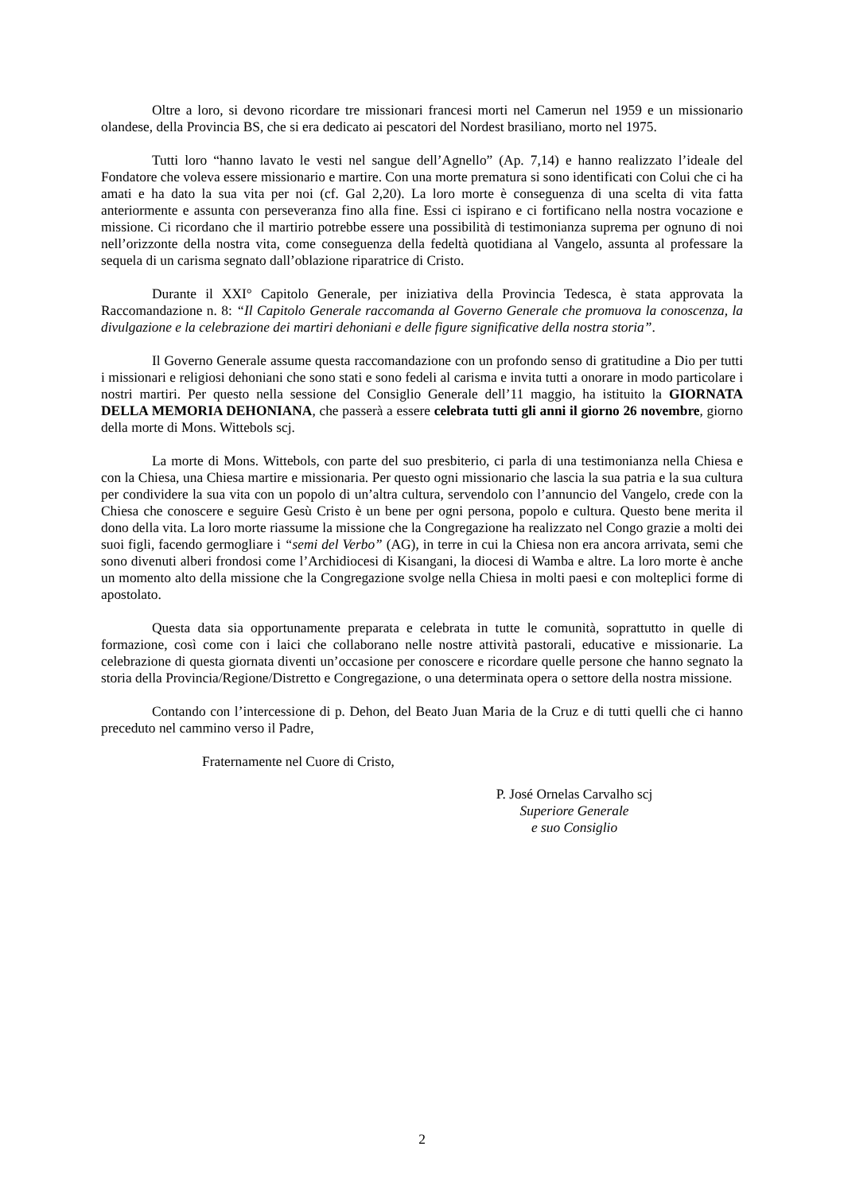Oltre a loro, si devono ricordare tre missionari francesi morti nel Camerun nel 1959 e un missionario olandese, della Provincia BS, che si era dedicato ai pescatori del Nordest brasiliano, morto nel 1975.
Tutti loro “hanno lavato le vesti nel sangue dell’Agnello” (Ap. 7,14) e hanno realizzato l’ideale del Fondatore che voleva essere missionario e martire. Con una morte prematura si sono identificati con Colui che ci ha amati e ha dato la sua vita per noi (cf. Gal 2,20). La loro morte è conseguenza di una scelta di vita fatta anteriormente e assunta con perseveranza fino alla fine. Essi ci ispirano e ci fortificano nella nostra vocazione e missione. Ci ricordano che il martirio potrebbe essere una possibilità di testimonianza suprema per ognuno di noi nell’orizzonte della nostra vita, come conseguenza della fedeltà quotidiana al Vangelo, assunta al professare la sequela di un carisma segnato dall’oblazione riparatrice di Cristo.
Durante il XXI° Capitolo Generale, per iniziativa della Provincia Tedesca, è stata approvata la Raccomandazione n. 8: “Il Capitolo Generale raccomanda al Governo Generale che promuova la conoscenza, la divulgazione e la celebrazione dei martiri dehoniani e delle figure significative della nostra storia”.
Il Governo Generale assume questa raccomandazione con un profondo senso di gratitudine a Dio per tutti i missionari e religiosi dehoniani che sono stati e sono fedeli al carisma e invita tutti a onorare in modo particolare i nostri martiri. Per questo nella sessione del Consiglio Generale dell’11 maggio, ha istituito la GIORNATA DELLA MEMORIA DEHONIANA, che passerà a essere celebrata tutti gli anni il giorno 26 novembre, giorno della morte di Mons. Wittebols scj.
La morte di Mons. Wittebols, con parte del suo presbiterio, ci parla di una testimonianza nella Chiesa e con la Chiesa, una Chiesa martire e missionaria. Per questo ogni missionario che lascia la sua patria e la sua cultura per condividere la sua vita con un popolo di un’altra cultura, servendolo con l’annuncio del Vangelo, crede con la Chiesa che conoscere e seguire Gesù Cristo è un bene per ogni persona, popolo e cultura. Questo bene merita il dono della vita. La loro morte riassume la missione che la Congregazione ha realizzato nel Congo grazie a molti dei suoi figli, facendo germogliare i “semi del Verbo” (AG), in terre in cui la Chiesa non era ancora arrivata, semi che sono divenuti alberi frondosi come l’Archidiocesi di Kisangani, la diocesi di Wamba e altre. La loro morte è anche un momento alto della missione che la Congregazione svolge nella Chiesa in molti paesi e con molteplici forme di apostolato.
Questa data sia opportunamente preparata e celebrata in tutte le comunità, soprattutto in quelle di formazione, così come con i laici che collaborano nelle nostre attività pastorali, educative e missionarie. La celebrazione di questa giornata diventi un’occasione per conoscere e ricordare quelle persone che hanno segnato la storia della Provincia/Regione/Distretto e Congregazione, o una determinata opera o settore della nostra missione.
Contando con l’intercessione di p. Dehon, del Beato Juan Maria de la Cruz e di tutti quelli che ci hanno preceduto nel cammino verso il Padre,
Fraternamente nel Cuore di Cristo,
P. José Ornelas Carvalho scj
Superiore Generale
e suo Consiglio
2